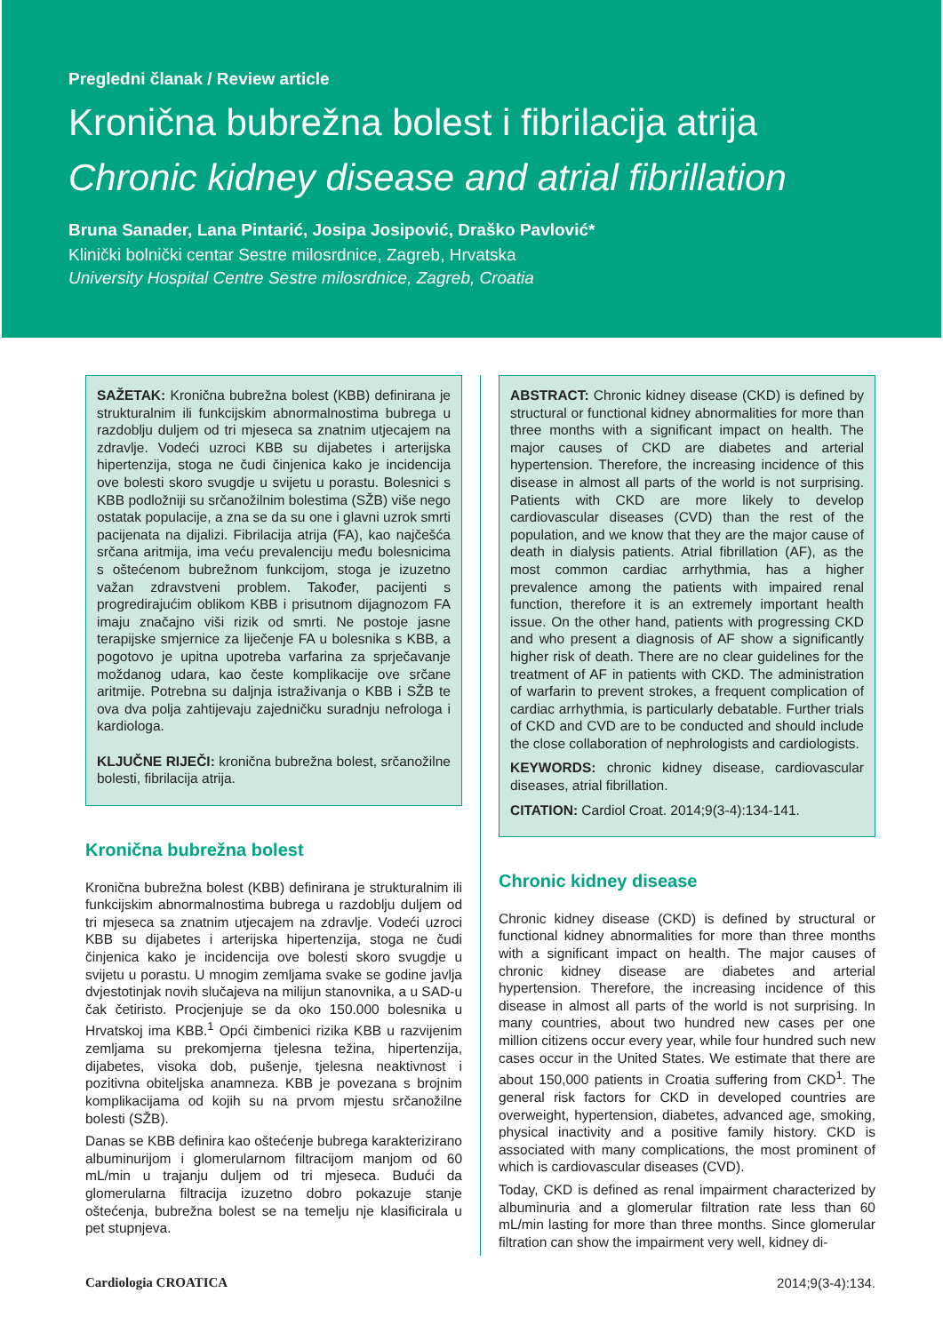Pregledni članak / Review article
Kronična bubrežna bolest i fibrilacija atrija
Chronic kidney disease and atrial fibrillation
Bruna Sanader, Lana Pintarić, Josipa Josipović, Draško Pavlović*
Klinički bolnički centar Sestre milosrdnice, Zagreb, Hrvatska
University Hospital Centre Sestre milosrdnice, Zagreb, Croatia
SAŽETAK: Kronična bubrežna bolest (KBB) definirana je strukturalnim ili funkcijskim abnormalnostima bubrega u razdoblju duljem od tri mjeseca sa znatnim utjecajem na zdravlje. Vodeći uzroci KBB su dijabetes i arterijska hipertenzija, stoga ne čudi činjenica kako je incidencija ove bolesti skoro svugdje u svijetu u porastu. Bolesnici s KBB podložniji su srčanožilnim bolestima (SŽB) više nego ostatak populacije, a zna se da su one i glavni uzrok smrti pacijenata na dijalizi. Fibrilacija atrija (FA), kao najčešća srčana aritmija, ima veću prevalenciju među bolesnicima s oštećenom bubrežnom funkcijom, stoga je izuzetno važan zdravstveni problem. Također, pacijenti s progredirajućim oblikom KBB i prisutnom dijagnozom FA imaju značajno viši rizik od smrti. Ne postoje jasne terapijske smjernice za liječenje FA u bolesnika s KBB, a pogotovo je upitna upotreba varfarina za sprječavanje moždanog udara, kao česte komplikacije ove srčane aritmije. Potrebna su daljnja istraživanja o KBB i SŽB te ova dva polja zahtijevaju zajedničku suradnju nefrologa i kardiologa.
KLJUČNE RIJEČI: kronična bubrežna bolest, srčanožilne bolesti, fibrilacija atrija.
Kronična bubrežna bolest
Kronična bubrežna bolest (KBB) definirana je strukturalnim ili funkcijskim abnormalnostima bubrega u razdoblju duljem od tri mjeseca sa znatnim utjecajem na zdravlje. Vodeći uzroci KBB su dijabetes i arterijska hipertenzija, stoga ne čudi činjenica kako je incidencija ove bolesti skoro svugdje u svijetu u porastu. U mnogim zemljama svake se godine javlja dvjestotinjak novih slučajeva na milijun stanovnika, a u SAD-u čak četiristo. Procjenjuje se da oko 150.000 bolesnika u Hrvatskoj ima KBB.<sup>1</sup> Opći čimbenici rizika KBB u razvijenim zemljama su prekomjerna tjelesna težina, hipertenzija, dijabetes, visoka dob, pušenje, tjelesna neaktivnost i pozitivna obiteljska anamneza. KBB je povezana s brojnim komplikacijama od kojih su na prvom mjestu srčanožilne bolesti (SŽB).
Danas se KBB definira kao oštećenje bubrega karakterizirano albuminurijom i glomerularnom filtracijom manjom od 60 mL/min u trajanju duljem od tri mjeseca. Budući da glomerularna filtracija izuzetno dobro pokazuje stanje oštećenja, bubrežna bolest se na temelju nje klasificirala u pet stupnjeva.
ABSTRACT: Chronic kidney disease (CKD) is defined by structural or functional kidney abnormalities for more than three months with a significant impact on health. The major causes of CKD are diabetes and arterial hypertension. Therefore, the increasing incidence of this disease in almost all parts of the world is not surprising. Patients with CKD are more likely to develop cardiovascular diseases (CVD) than the rest of the population, and we know that they are the major cause of death in dialysis patients. Atrial fibrillation (AF), as the most common cardiac arrhythmia, has a higher prevalence among the patients with impaired renal function, therefore it is an extremely important health issue. On the other hand, patients with progressing CKD and who present a diagnosis of AF show a significantly higher risk of death. There are no clear guidelines for the treatment of AF in patients with CKD. The administration of warfarin to prevent strokes, a frequent complication of cardiac arrhythmia, is particularly debatable. Further trials of CKD and CVD are to be conducted and should include the close collaboration of nephrologists and cardiologists.
KEYWORDS: chronic kidney disease, cardiovascular diseases, atrial fibrillation.
CITATION: Cardiol Croat. 2014;9(3-4):134-141.
Chronic kidney disease
Chronic kidney disease (CKD) is defined by structural or functional kidney abnormalities for more than three months with a significant impact on health. The major causes of chronic kidney disease are diabetes and arterial hypertension. Therefore, the increasing incidence of this disease in almost all parts of the world is not surprising. In many countries, about two hundred new cases per one million citizens occur every year, while four hundred such new cases occur in the United States. We estimate that there are about 150,000 patients in Croatia suffering from CKD<sup>1</sup>. The general risk factors for CKD in developed countries are overweight, hypertension, diabetes, advanced age, smoking, physical inactivity and a positive family history. CKD is associated with many complications, the most prominent of which is cardiovascular diseases (CVD).
Today, CKD is defined as renal impairment characterized by albuminuria and a glomerular filtration rate less than 60 mL/min lasting for more than three months. Since glomerular filtration can show the impairment very well, kidney di-
Cardiologia CROATICA 2014;9(3-4):134.